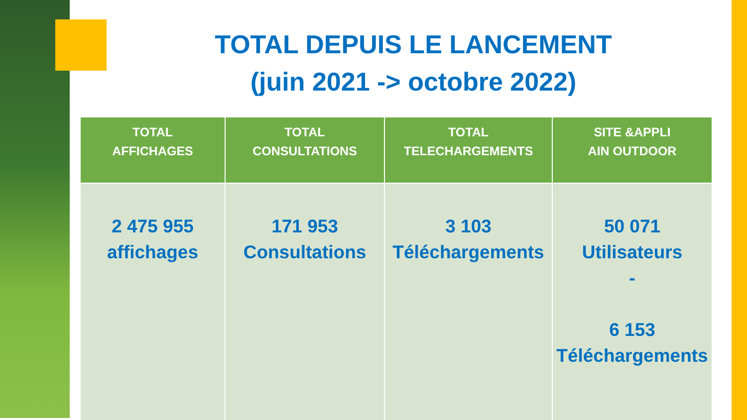TOTAL DEPUIS LE LANCEMENT
(juin 2021 -> octobre 2022)
| TOTAL AFFICHAGES | TOTAL CONSULTATIONS | TOTAL TELECHARGEMENTS | SITE &APPLI AIN OUTDOOR |
| --- | --- | --- | --- |
| 2 475 955 affichages | 171 953 Consultations | 3 103 Téléchargements | 50 071 Utilisateurs - 6 153 Téléchargements |